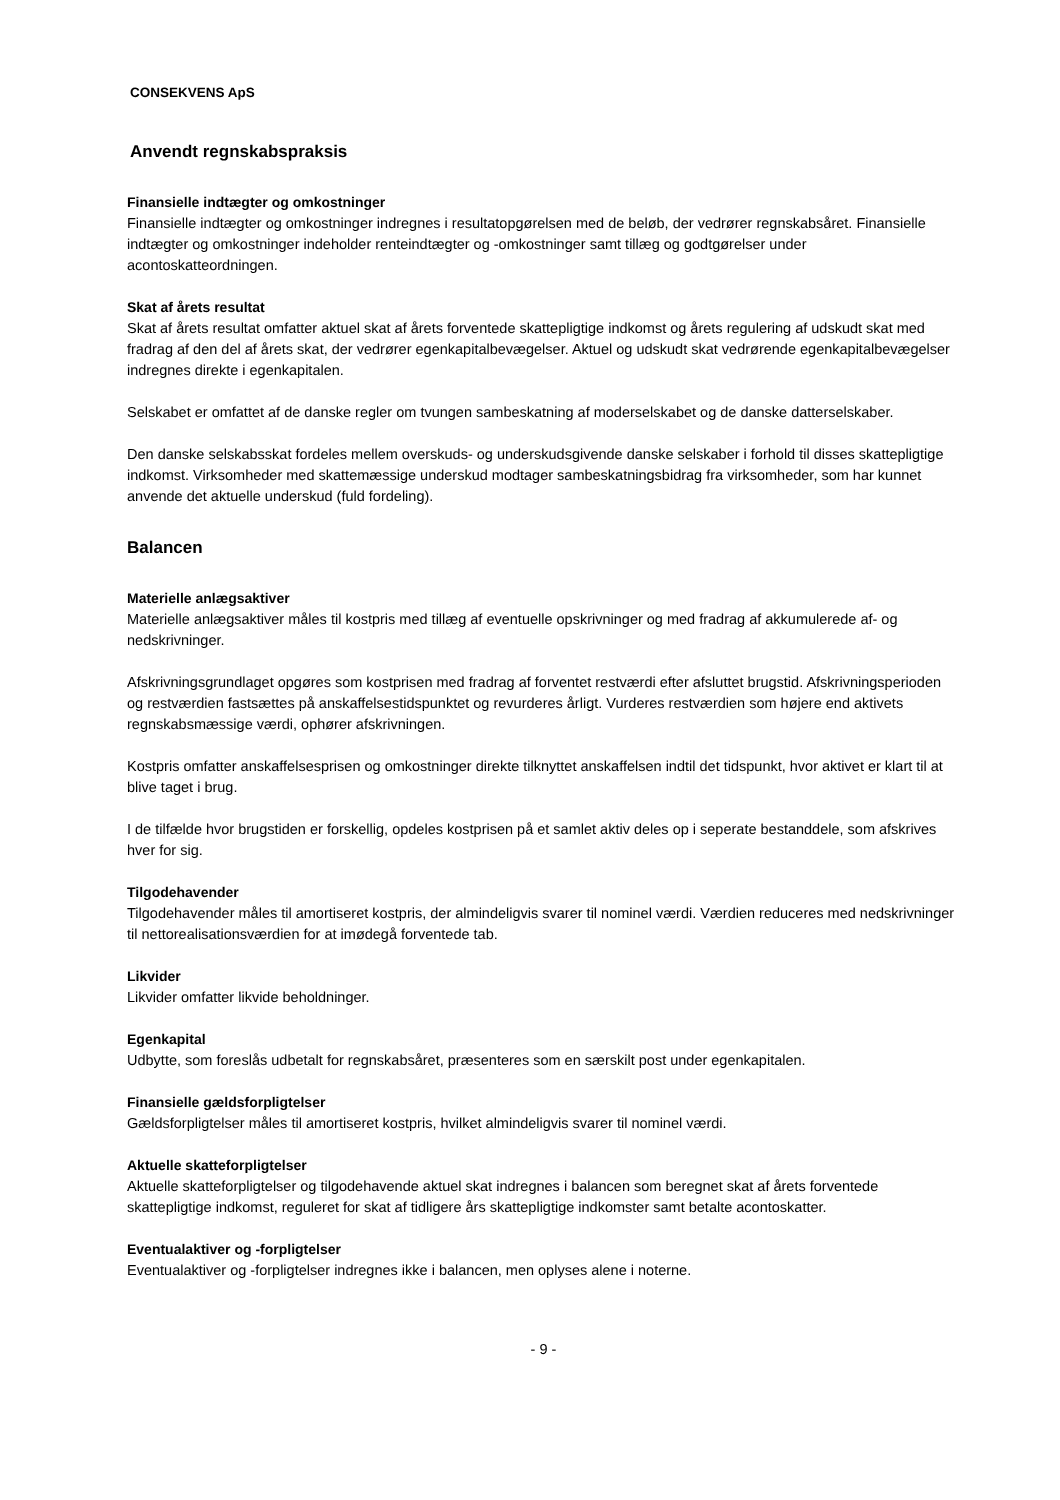CONSEKVENS ApS
Anvendt regnskabspraksis
Finansielle indtægter og omkostninger
Finansielle indtægter og omkostninger indregnes i resultatopgørelsen med de beløb, der vedrører regnskabsåret. Finansielle indtægter og omkostninger indeholder renteindtægter og -omkostninger samt tillæg og godtgørelser under acontoskatteordningen.
Skat af årets resultat
Skat af årets resultat omfatter aktuel skat af årets forventede skattepligtige indkomst og årets regulering af udskudt skat med fradrag af den del af årets skat, der vedrører egenkapitalbevægelser. Aktuel og udskudt skat vedrørende egenkapitalbevægelser indregnes direkte i egenkapitalen.
Selskabet er omfattet af de danske regler om tvungen sambeskatning af moderselskabet og de danske datterselskaber.
Den danske selskabsskat fordeles mellem overskuds- og underskudsgivende danske selskaber i forhold til disses skattepligtige indkomst. Virksomheder med skattemæssige underskud modtager sambeskatningsbidrag fra virksomheder, som har kunnet anvende det aktuelle underskud (fuld fordeling).
Balancen
Materielle anlægsaktiver
Materielle anlægsaktiver måles til kostpris med tillæg af eventuelle opskrivninger og med fradrag af akkumulerede af- og nedskrivninger.
Afskrivningsgrundlaget opgøres som kostprisen med fradrag af forventet restværdi efter afsluttet brugstid. Afskrivningsperioden og restværdien fastsættes på anskaffelsestidspunktet og revurderes årligt. Vurderes restværdien som højere end aktivets regnskabsmæssige værdi, ophører afskrivningen.
Kostpris omfatter anskaffelsesprisen og omkostninger direkte tilknyttet anskaffelsen indtil det tidspunkt, hvor aktivet er klart til at blive taget i brug.
I de tilfælde hvor brugstiden er forskellig, opdeles kostprisen på et samlet aktiv deles op i seperate bestanddele, som afskrives hver for sig.
Tilgodehavender
Tilgodehavender måles til amortiseret kostpris, der almindeligvis svarer til nominel værdi. Værdien reduceres med nedskrivninger til nettorealisationsværdien for at imødegå forventede tab.
Likvider
Likvider omfatter likvide beholdninger.
Egenkapital
Udbytte, som foreslås udbetalt for regnskabsåret, præsenteres som en særskilt post under egenkapitalen.
Finansielle gældsforpligtelser
Gældsforpligtelser måles til amortiseret kostpris, hvilket almindeligvis svarer til nominel værdi.
Aktuelle skatteforpligtelser
Aktuelle skatteforpligtelser og tilgodehavende aktuel skat indregnes i balancen som beregnet skat af årets forventede skattepligtige indkomst, reguleret for skat af tidligere års skattepligtige indkomster samt betalte acontoskatter.
Eventualaktiver og -forpligtelser
Eventualaktiver og -forpligtelser indregnes ikke i balancen, men oplyses alene i noterne.
- 9 -